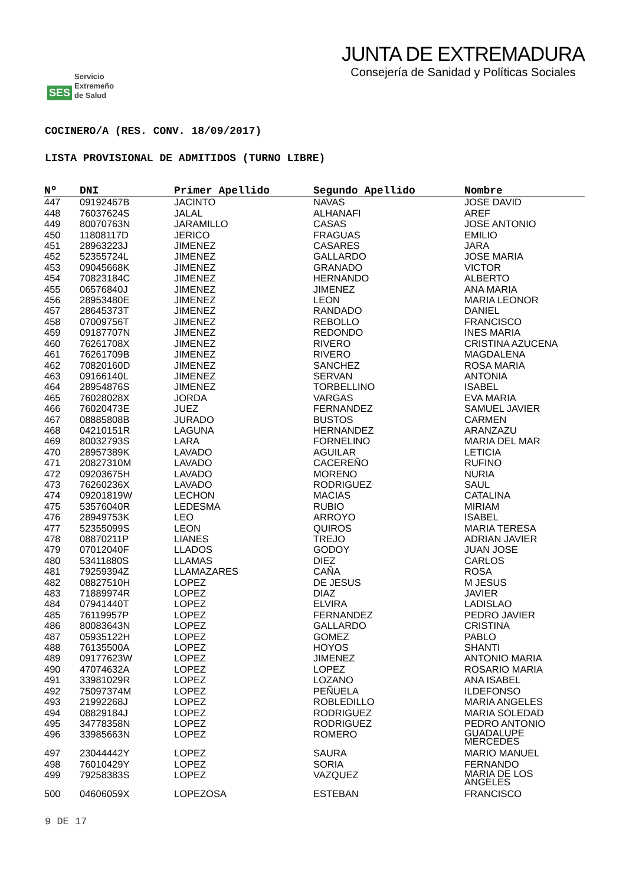SES
Servicio
Extremeño
de Salud
JUNTA DE EXTREMADURA
Consejería de Sanidad y Políticas Sociales
COCINERO/A (RES. CONV. 18/09/2017)
LISTA PROVISIONAL DE ADMITIDOS (TURNO LIBRE)
| Nº | DNI | Primer Apellido | Segundo Apellido | Nombre |
| --- | --- | --- | --- | --- |
| 447 | 09192467B | JACINTO | NAVAS | JOSE DAVID |
| 448 | 76037624S | JALAL | ALHANAFI | AREF |
| 449 | 80070763N | JARAMILLO | CASAS | JOSE ANTONIO |
| 450 | 11808117D | JERICO | FRAGUAS | EMILIO |
| 451 | 28963223J | JIMENEZ | CASARES | JARA |
| 452 | 52355724L | JIMENEZ | GALLARDO | JOSE MARIA |
| 453 | 09045668K | JIMENEZ | GRANADO | VICTOR |
| 454 | 70823184C | JIMENEZ | HERNANDO | ALBERTO |
| 455 | 06576840J | JIMENEZ | JIMENEZ | ANA MARIA |
| 456 | 28953480E | JIMENEZ | LEON | MARIA LEONOR |
| 457 | 28645373T | JIMENEZ | RANDADO | DANIEL |
| 458 | 07009756T | JIMENEZ | REBOLLO | FRANCISCO |
| 459 | 09187707N | JIMENEZ | REDONDO | INES MARIA |
| 460 | 76261708X | JIMENEZ | RIVERO | CRISTINA AZUCENA |
| 461 | 76261709B | JIMENEZ | RIVERO | MAGDALENA |
| 462 | 70820160D | JIMENEZ | SANCHEZ | ROSA MARIA |
| 463 | 09166140L | JIMENEZ | SERVAN | ANTONIA |
| 464 | 28954876S | JIMENEZ | TORBELLINO | ISABEL |
| 465 | 76028028X | JORDA | VARGAS | EVA MARIA |
| 466 | 76020473E | JUEZ | FERNANDEZ | SAMUEL JAVIER |
| 467 | 08885808B | JURADO | BUSTOS | CARMEN |
| 468 | 04210151R | LAGUNA | HERNANDEZ | ARANZAZU |
| 469 | 80032793S | LARA | FORNELINO | MARIA DEL MAR |
| 470 | 28957389K | LAVADO | AGUILAR | LETICIA |
| 471 | 20827310M | LAVADO | CACEREÑO | RUFINO |
| 472 | 09203675H | LAVADO | MORENO | NURIA |
| 473 | 76260236X | LAVADO | RODRIGUEZ | SAUL |
| 474 | 09201819W | LECHON | MACIAS | CATALINA |
| 475 | 53576040R | LEDESMA | RUBIO | MIRIAM |
| 476 | 28949753K | LEO | ARROYO | ISABEL |
| 477 | 52355099S | LEON | QUIROS | MARIA TERESA |
| 478 | 08870211P | LIANES | TREJO | ADRIAN JAVIER |
| 479 | 07012040F | LLADOS | GODOY | JUAN JOSE |
| 480 | 53411880S | LLAMAS | DIEZ | CARLOS |
| 481 | 79259394Z | LLAMAZARES | CAÑA | ROSA |
| 482 | 08827510H | LOPEZ | DE JESUS | M JESUS |
| 483 | 71889974R | LOPEZ | DIAZ | JAVIER |
| 484 | 07941440T | LOPEZ | ELVIRA | LADISLAO |
| 485 | 76119957P | LOPEZ | FERNANDEZ | PEDRO JAVIER |
| 486 | 80083643N | LOPEZ | GALLARDO | CRISTINA |
| 487 | 05935122H | LOPEZ | GOMEZ | PABLO |
| 488 | 76135500A | LOPEZ | HOYOS | SHANTI |
| 489 | 09177623W | LOPEZ | JIMENEZ | ANTONIO MARIA |
| 490 | 47074632A | LOPEZ | LOPEZ | ROSARIO MARIA |
| 491 | 33981029R | LOPEZ | LOZANO | ANA ISABEL |
| 492 | 75097374M | LOPEZ | PEÑUELA | ILDEFONSO |
| 493 | 21992268J | LOPEZ | ROBLEDILLO | MARIA ANGELES |
| 494 | 08829184J | LOPEZ | RODRIGUEZ | MARIA SOLEDAD |
| 495 | 34778358N | LOPEZ | RODRIGUEZ | PEDRO ANTONIO |
| 496 | 33985663N | LOPEZ | ROMERO | GUADALUPE MERCEDES |
| 497 | 23044442Y | LOPEZ | SAURA | MARIO MANUEL |
| 498 | 76010429Y | LOPEZ | SORIA | FERNANDO |
| 499 | 79258383S | LOPEZ | VAZQUEZ | MARIA DE LOS ANGELES |
| 500 | 04606059X | LOPEZOSA | ESTEBAN | FRANCISCO |
9 DE 17